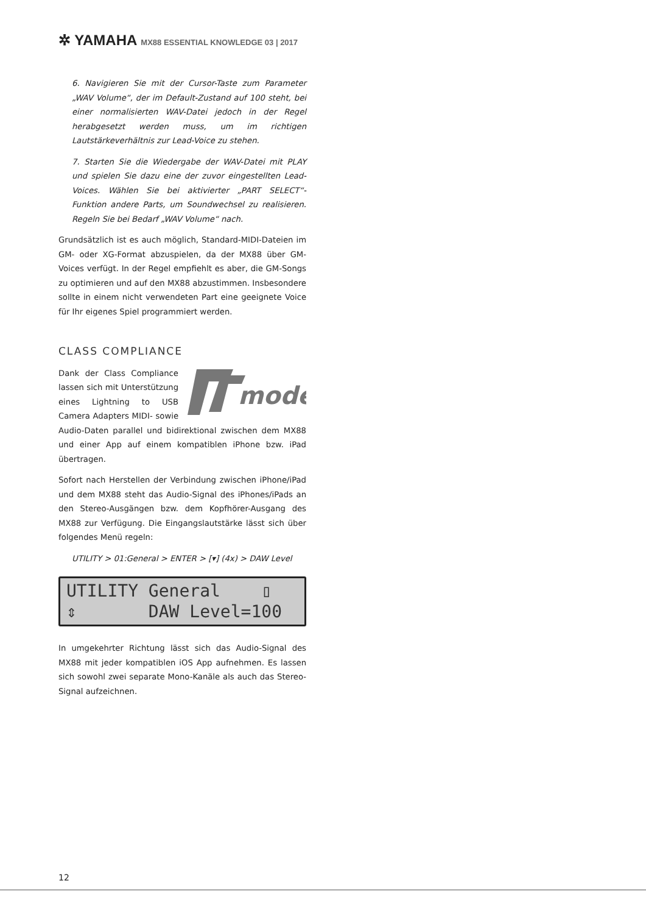✲ YAMAHA MX88 ESSENTIAL KNOWLEDGE 03 | 2017
6. Navigieren Sie mit der Cursor-Taste zum Parameter „WAV Volume“, der im Default-Zustand auf 100 steht, bei einer normalisierten WAV-Datei jedoch in der Regel herabgesetzt werden muss, um im richtigen Lautstärkeverhältnis zur Lead-Voice zu stehen.
7. Starten Sie die Wiedergabe der WAV-Datei mit PLAY und spielen Sie dazu eine der zuvor eingestellten Lead-Voices. Wählen Sie bei aktivierter „PART SELECT“-Funktion andere Parts, um Soundwechsel zu realisieren. Regeln Sie bei Bedarf „WAV Volume“ nach.
Grundsätzlich ist es auch möglich, Standard-MIDI-Dateien im GM- oder XG-Format abzuspielen, da der MX88 über GM-Voices verfügt. In der Regel empfiehlt es aber, die GM-Songs zu optimieren und auf den MX88 abzustimmen. Insbesondere sollte in einem nicht verwendeten Part eine geeignete Voice für Ihr eigenes Spiel programmiert werden.
CLASS COMPLIANCE
mode
Dank der Class Compliance lassen sich mit Unterstützung eines Lightning to USB Camera Adapters MIDI- sowie Audio-Daten parallel und bidirektional zwischen dem MX88 und einer App auf einem kompatiblen iPhone bzw. iPad übertragen.
Sofort nach Herstellen der Verbindung zwischen iPhone/iPad und dem MX88 steht das Audio-Signal des iPhones/iPads an den Stereo-Ausgängen bzw. dem Kopfhörer-Ausgang des MX88 zur Verfügung. Die Eingangslautstärke lässt sich über folgendes Menü regeln:
UTILITY > 01:General > ENTER > [▾] (4x) > DAW Level
UTILITY General ▯ ⇕ DAW Level=100
In umgekehrter Richtung lässt sich das Audio-Signal des MX88 mit jeder kompatiblen iOS App aufnehmen. Es lassen sich sowohl zwei separate Mono-Kanäle als auch das Stereo-Signal aufzeichnen.
12